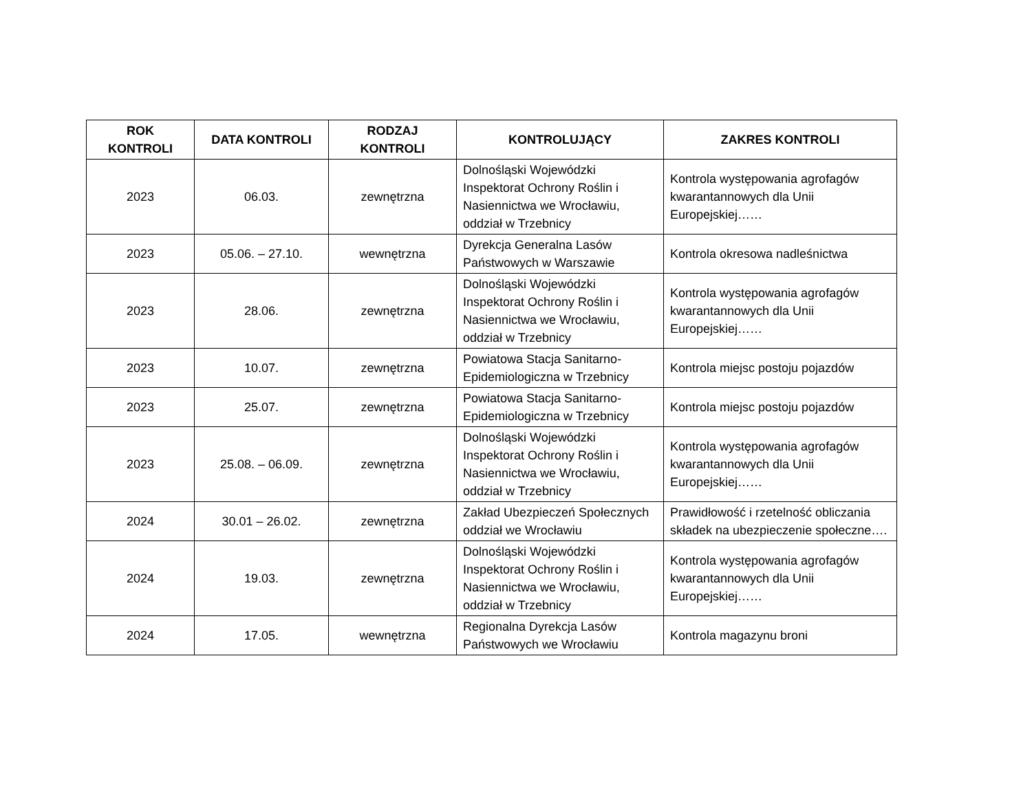| ROK KONTROLI | DATA KONTROLI | RODZAJ KONTROLI | KONTROLUJĄCY | ZAKRES KONTROLI |
| --- | --- | --- | --- | --- |
| 2023 | 06.03. | zewnętrzna | Dolnośląski Wojewódzki Inspektorat Ochrony Roślin i Nasiennictwa we Wrocławiu, oddział w Trzebnicy | Kontrola występowania agrofagów kwarantannowych dla Unii Europejskiej…… |
| 2023 | 05.06. – 27.10. | wewnętrzna | Dyrekcja Generalna Lasów Państwowych w Warszawie | Kontrola okresowa nadleśnictwa |
| 2023 | 28.06. | zewnętrzna | Dolnośląski Wojewódzki Inspektorat Ochrony Roślin i Nasiennictwa we Wrocławiu, oddział w Trzebnicy | Kontrola występowania agrofagów kwarantannowych dla Unii Europejskiej…… |
| 2023 | 10.07. | zewnętrzna | Powiatowa Stacja Sanitarno-Epidemiologiczna w Trzebnicy | Kontrola miejsc postoju pojazdów |
| 2023 | 25.07. | zewnętrzna | Powiatowa Stacja Sanitarno-Epidemiologiczna w Trzebnicy | Kontrola miejsc postoju pojazdów |
| 2023 | 25.08. – 06.09. | zewnętrzna | Dolnośląski Wojewódzki Inspektorat Ochrony Roślin i Nasiennictwa we Wrocławiu, oddział w Trzebnicy | Kontrola występowania agrofagów kwarantannowych dla Unii Europejskiej…… |
| 2024 | 30.01 – 26.02. | zewnętrzna | Zakład Ubezpieczeń Społecznych oddział we Wrocławiu | Prawidłowość i rzetelność obliczania składek na ubezpieczenie społeczne…. |
| 2024 | 19.03. | zewnętrzna | Dolnośląski Wojewódzki Inspektorat Ochrony Roślin i Nasiennictwa we Wrocławiu, oddział w Trzebnicy | Kontrola występowania agrofagów kwarantannowych dla Unii Europejskiej…… |
| 2024 | 17.05. | wewnętrzna | Regionalna Dyrekcja Lasów Państwowych we Wrocławiu | Kontrola magazynu broni |